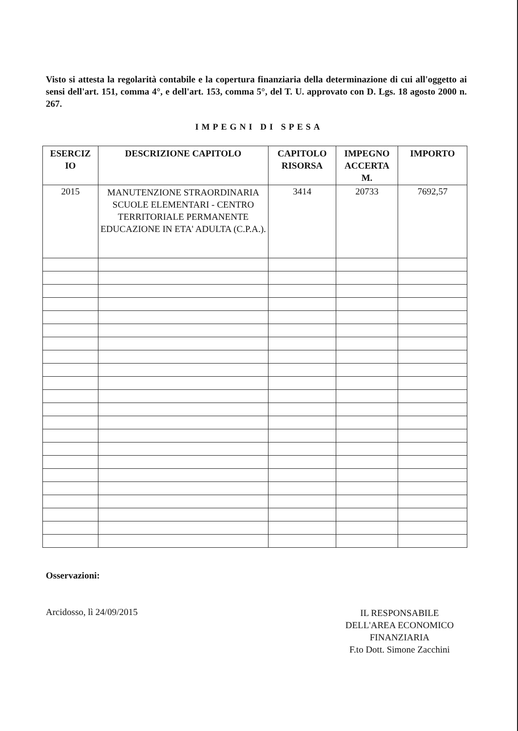Visto si attesta la regolarità contabile e la copertura finanziaria della determinazione di cui all'oggetto ai sensi dell'art. 151, comma 4°, e dell'art. 153, comma 5°, del T. U. approvato con D. Lgs. 18 agosto 2000 n. 267.
IMPEGNI DI SPESA
| ESERCIZ IO | DESCRIZIONE CAPITOLO | CAPITOLO RISORSA | IMPEGNO ACCERTA M. | IMPORTO |
| --- | --- | --- | --- | --- |
| 2015 | MANUTENZIONE STRAORDINARIA SCUOLE ELEMENTARI - CENTRO TERRITORIALE PERMANENTE EDUCAZIONE IN ETA' ADULTA (C.P.A.). | 3414 | 20733 | 7692,57 |
Osservazioni:
Arcidosso, lì 24/09/2015
IL RESPONSABILE
DELL'AREA ECONOMICO
FINANZIARIA
F.to Dott. Simone Zacchini